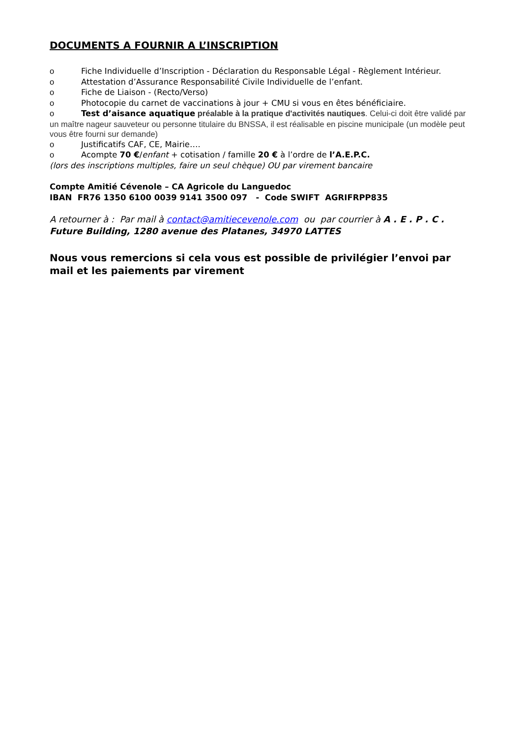DOCUMENTS A FOURNIR A L’INSCRIPTION
o Fiche Individuelle d’Inscription - Déclaration du Responsable Légal - Règlement Intérieur.
o Attestation d’Assurance Responsabilité Civile Individuelle de l’enfant.
o Fiche de Liaison - (Recto/Verso)
o Photocopie du carnet de vaccinations à jour + CMU si vous en êtes bénéficiaire.
o Test d’aisance aquatique préalable à la pratique d'activités nautiques. Celui-ci doit être validé par un maître nageur sauveteur ou personne titulaire du BNSSA, il est réalisable en piscine municipale (un modèle peut vous être fourni sur demande)
o Justificatifs CAF, CE, Mairie….
o Acompte 70 €/enfant + cotisation / famille 20 € à l’ordre de l’A.E.P.C.
(lors des inscriptions multiples, faire un seul chèque) OU par virement bancaire
Compte Amitié Cévenole – CA Agricole du Languedoc
IBAN FR76 1350 6100 0039 9141 3500 097 - Code SWIFT AGRIFRPP835
A retourner à : Par mail à contact@amitiecevenole.com ou par courrier à A . E . P . C . Future Building, 1280 avenue des Platanes, 34970 LATTES
Nous vous remercions si cela vous est possible de privilégier l’envoi par mail et les paiements par virement